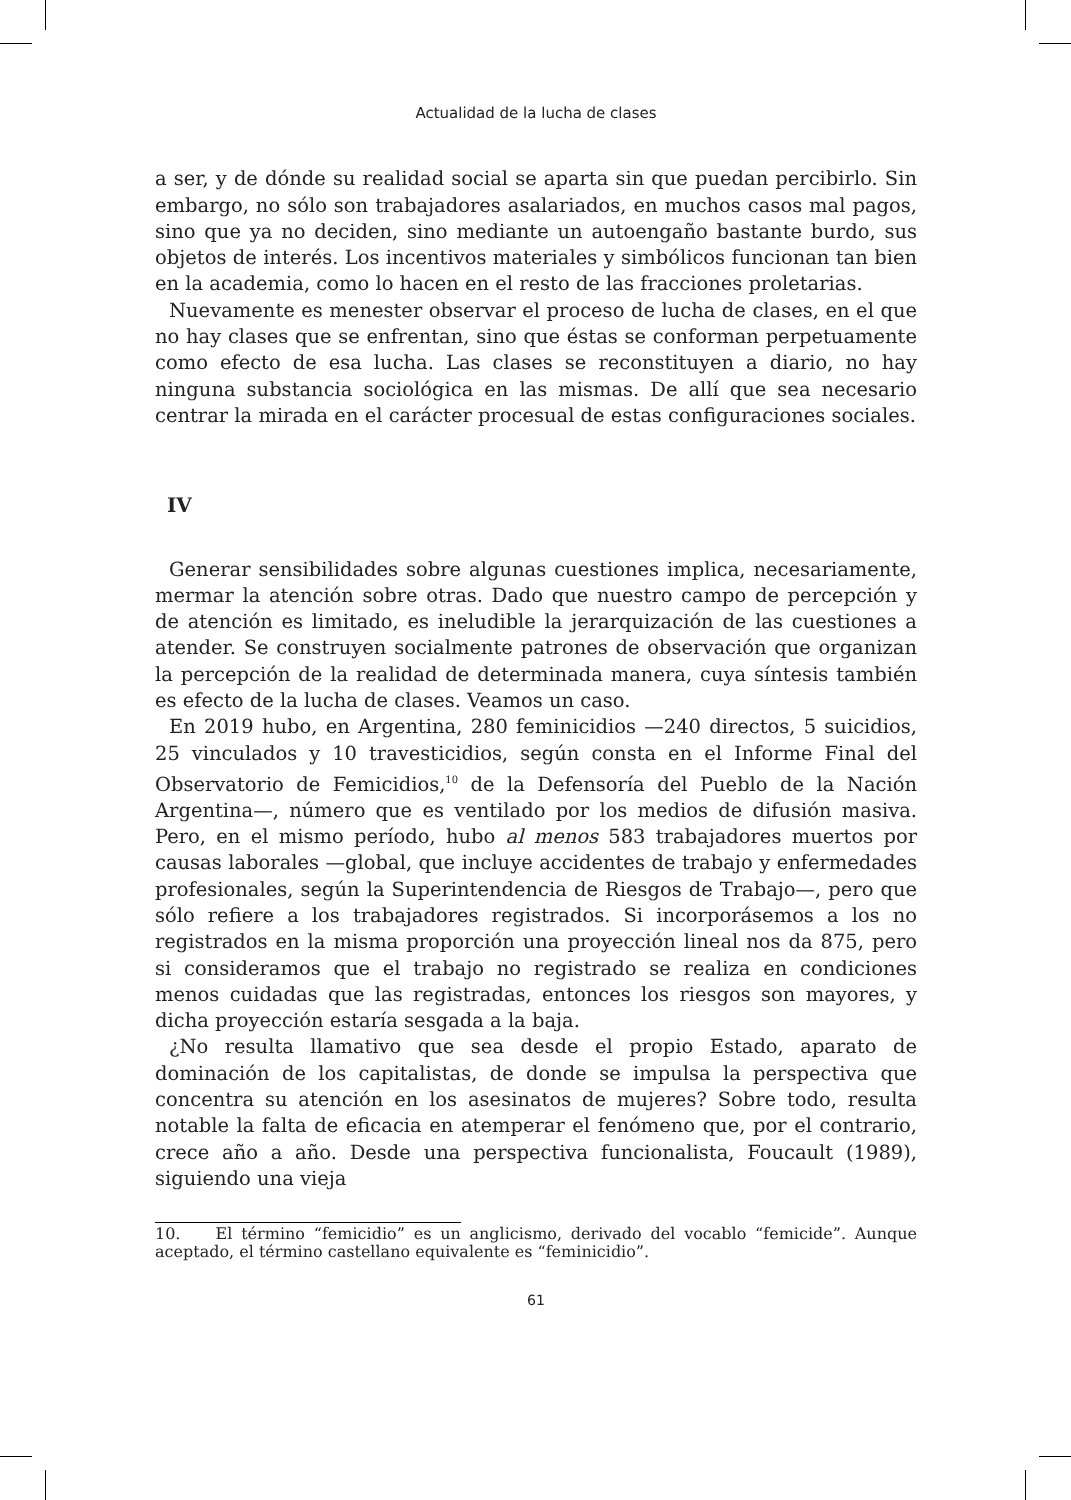Actualidad de la lucha de clases
a ser, y de dónde su realidad social se aparta sin que puedan percibirlo. Sin embargo, no sólo son trabajadores asalariados, en muchos casos mal pagos, sino que ya no deciden, sino mediante un autoengaño bastante burdo, sus objetos de interés. Los incentivos materiales y simbólicos funcionan tan bien en la academia, como lo hacen en el resto de las fracciones proletarias.
Nuevamente es menester observar el proceso de lucha de clases, en el que no hay clases que se enfrentan, sino que éstas se conforman perpetuamente como efecto de esa lucha. Las clases se reconstituyen a diario, no hay ninguna substancia sociológica en las mismas. De allí que sea necesario centrar la mirada en el carácter procesual de estas configuraciones sociales.
IV
Generar sensibilidades sobre algunas cuestiones implica, necesariamente, mermar la atención sobre otras. Dado que nuestro campo de percepción y de atención es limitado, es ineludible la jerarquización de las cuestiones a atender. Se construyen socialmente patrones de observación que organizan la percepción de la realidad de determinada manera, cuya síntesis también es efecto de la lucha de clases. Veamos un caso.
En 2019 hubo, en Argentina, 280 feminicidios —240 directos, 5 suicidios, 25 vinculados y 10 travesticidios, según consta en el Informe Final del Observatorio de Femicidios,<sup>10</sup> de la Defensoría del Pueblo de la Nación Argentina—, número que es ventilado por los medios de difusión masiva. Pero, en el mismo período, hubo al menos 583 trabajadores muertos por causas laborales —global, que incluye accidentes de trabajo y enfermedades profesionales, según la Superintendencia de Riesgos de Trabajo—, pero que sólo refiere a los trabajadores registrados. Si incorporásemos a los no registrados en la misma proporción una proyección lineal nos da 875, pero si consideramos que el trabajo no registrado se realiza en condiciones menos cuidadas que las registradas, entonces los riesgos son mayores, y dicha proyección estaría sesgada a la baja.
¿No resulta llamativo que sea desde el propio Estado, aparato de dominación de los capitalistas, de donde se impulsa la perspectiva que concentra su atención en los asesinatos de mujeres? Sobre todo, resulta notable la falta de eficacia en atemperar el fenómeno que, por el contrario, crece año a año. Desde una perspectiva funcionalista, Foucault (1989), siguiendo una vieja
10. El término “femicidio” es un anglicismo, derivado del vocablo “femicide”. Aunque aceptado, el término castellano equivalente es “feminicidio”.
61